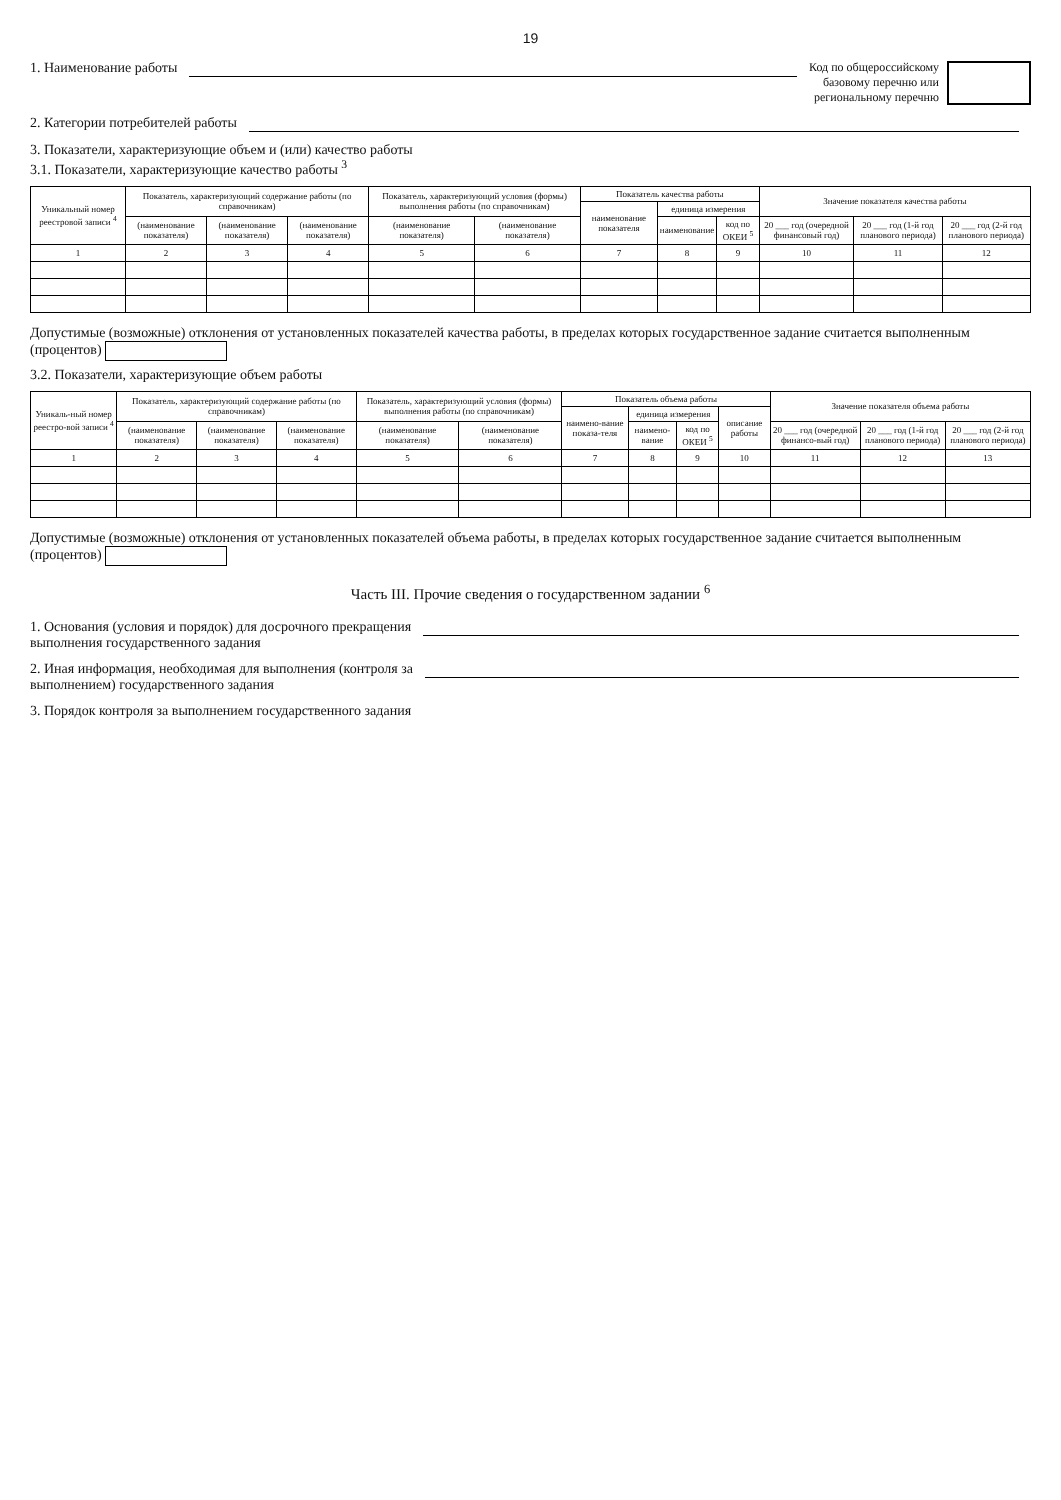19
1. Наименование работы Код по общероссийскому
базовому перечню или
региональному перечню
2. Категории потребителей работы
3. Показатели, характеризующие объем и (или) качество работы
3.1. Показатели, характеризующие качество работы <sup>3</sup>
| Уникальный номер реестровой записи <sup>4</sup> | Показатель, характеризующий содержание работы (по справочникам) | | | Показатель, характеризующий условия (формы) выполнения работы (по справочникам) | | Показатель качества работы | | | Значение показателя качества работы | | |
| --- | --- | --- | --- | --- | --- | --- | --- | --- | --- | --- | --- |
| | | | | | | наименование показателя | единица измерения | | | | |
| | (наименование показателя) | (наименование показателя) | (наименование показателя) | (наименование показателя) | (наименование показателя) | | наименование | код по ОКЕИ <sup>5</sup> | 20 ___ год (очередной финансовый год) | 20 ___ год (1-й год планового периода) | 20 ___ год (2-й год планового периода) |
| 1 | 2 | 3 | 4 | 5 | 6 | 7 | 8 | 9 | 10 | 11 | 12 |
Допустимые (возможные) отклонения от установленных показателей качества работы, в пределах которых государственное задание считается выполненным (процентов)
3.2. Показатели, характеризующие объем работы
| Уникаль-ный номер реестро-вой записи <sup>4</sup> | Показатель, характеризующий содержание работы (по справочникам) | | | Показатель, характеризующий условия (формы) выполнения работы (по справочникам) | | Показатель объема работы | | | | Значение показателя объема работы | | |
| --- | --- | --- | --- | --- | --- | --- | --- | --- | --- | --- | --- | --- |
| | | | | | | наимено-вание показа-теля | единица измерения | | описание работы | | | |
| | (наименование показателя) | (наименование показателя) | (наименование показателя) | (наименование показателя) | (наименование показателя) | | наимено-вание | код по ОКЕИ <sup>5</sup> | | 20 ___ год (очередной финансо-вый год) | 20 ___ год (1-й год планового периода) | 20 ___ год (2-й год планового периода) |
| 1 | 2 | 3 | 4 | 5 | 6 | 7 | 8 | 9 | 10 | 11 | 12 | 13 |
Допустимые (возможные) отклонения от установленных показателей объема работы, в пределах которых государственное задание считается выполненным (процентов)
Часть III. Прочие сведения о государственном задании <sup>6</sup>
1. Основания (условия и порядок) для досрочного прекращения
выполнения государственного задания
2. Иная информация, необходимая для выполнения (контроля за
выполнением) государственного задания
3. Порядок контроля за выполнением государственного задания